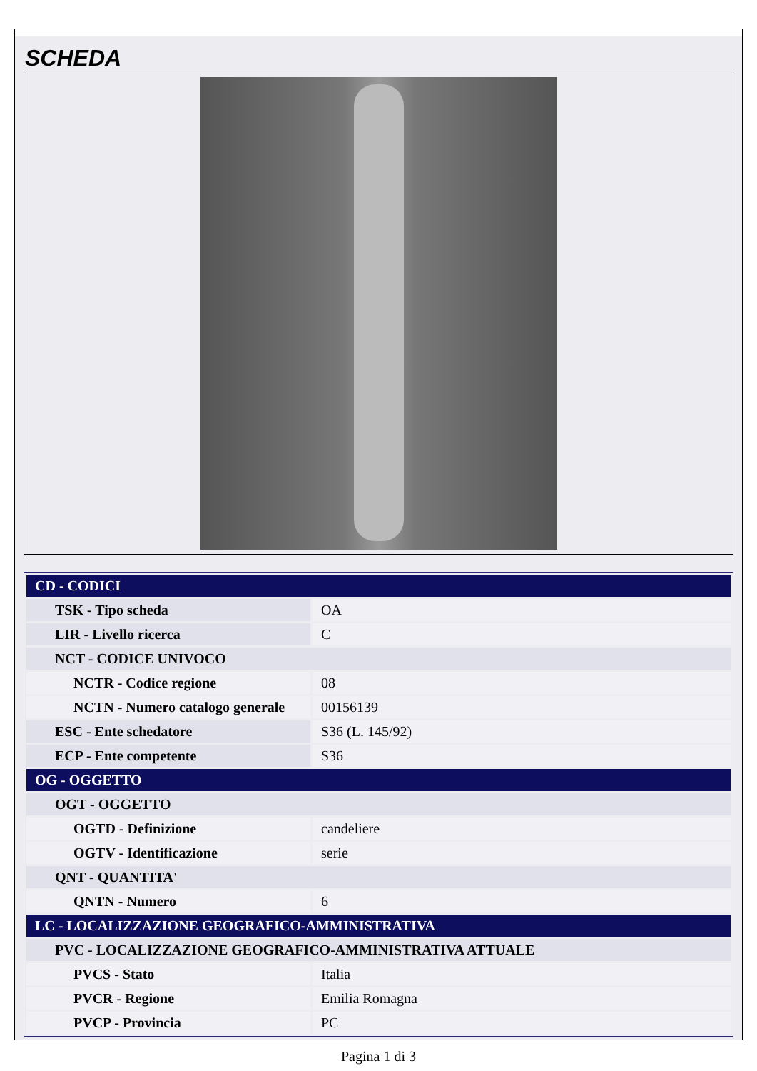SCHEDA
| CD - CODICI | |
| --- | --- |
| TSK - Tipo scheda | OA |
| LIR - Livello ricerca | C |
| NCT - CODICE UNIVOCO | |
| NCTR - Codice regione | 08 |
| NCTN - Numero catalogo generale | 00156139 |
| ESC - Ente schedatore | S36 (L. 145/92) |
| ECP - Ente competente | S36 |
| OG - OGGETTO | |
| OGT - OGGETTO | |
| OGTD - Definizione | candeliere |
| OGTV - Identificazione | serie |
| QNT - QUANTITA' | |
| QNTN - Numero | 6 |
| LC - LOCALIZZAZIONE GEOGRAFICO-AMMINISTRATIVA | |
| PVC - LOCALIZZAZIONE GEOGRAFICO-AMMINISTRATIVA ATTUALE | |
| PVCS - Stato | Italia |
| PVCR - Regione | Emilia Romagna |
| PVCP - Provincia | PC |
Pagina 1 di 3